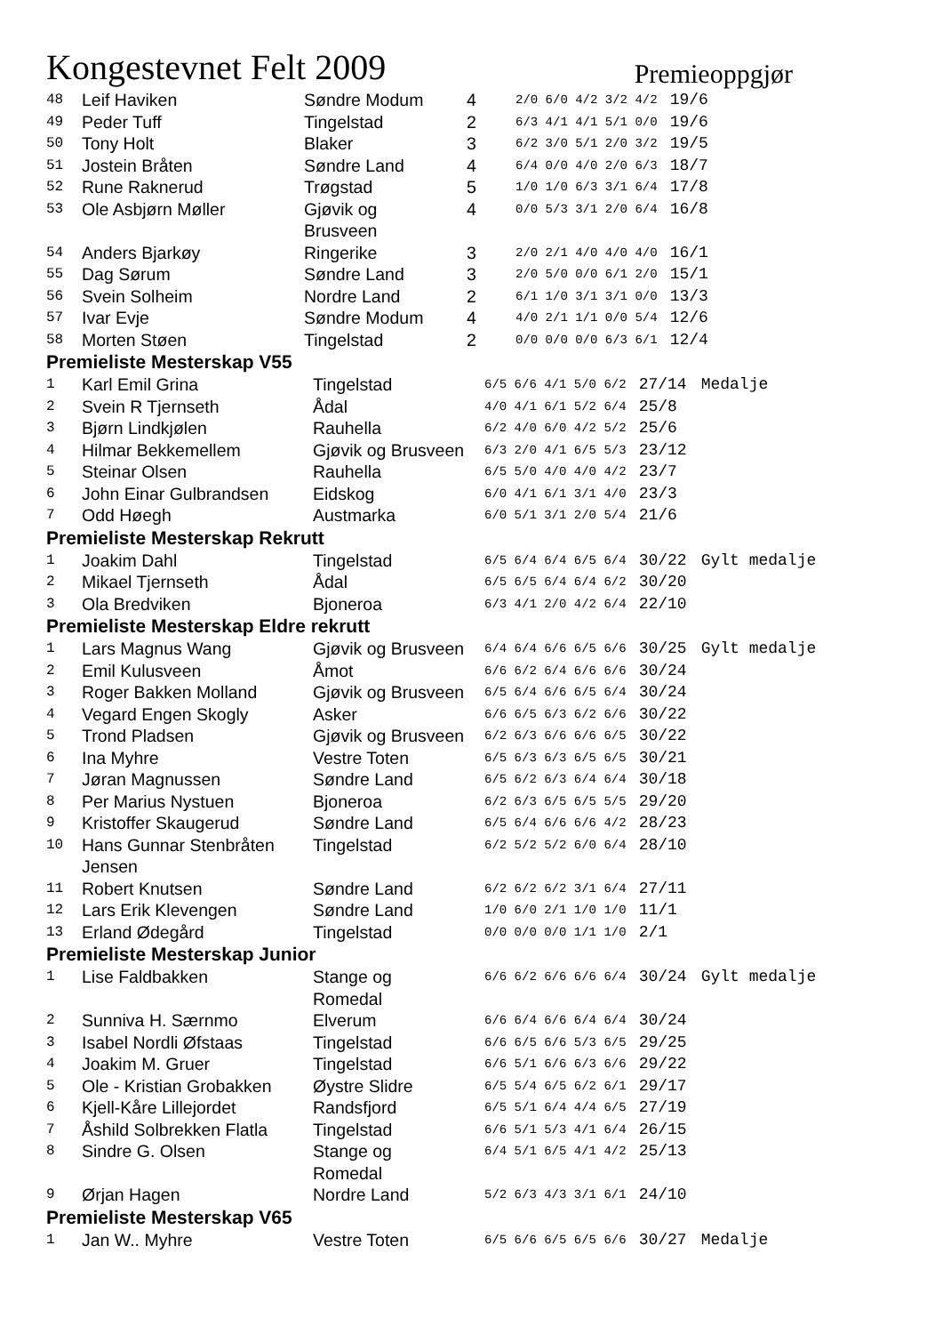Kongestevnet Felt 2009
Premieoppgjør
| 48 | Leif Haviken | Søndre Modum | 4 | 2/0 6/0 4/2 3/2 4/2 | 19/6 |
| 49 | Peder Tuff | Tingelstad | 2 | 6/3 4/1 4/1 5/1 0/0 | 19/6 |
| 50 | Tony Holt | Blaker | 3 | 6/2 3/0 5/1 2/0 3/2 | 19/5 |
| 51 | Jostein Bråten | Søndre Land | 4 | 6/4 0/0 4/0 2/0 6/3 | 18/7 |
| 52 | Rune Raknerud | Trøgstad | 5 | 1/0 1/0 6/3 3/1 6/4 | 17/8 |
| 53 | Ole Asbjørn Møller | Gjøvik og Brusveen | 4 | 0/0 5/3 3/1 2/0 6/4 | 16/8 |
| 54 | Anders Bjarkøy | Ringerike | 3 | 2/0 2/1 4/0 4/0 4/0 | 16/1 |
| 55 | Dag Sørum | Søndre Land | 3 | 2/0 5/0 0/0 6/1 2/0 | 15/1 |
| 56 | Svein Solheim | Nordre Land | 2 | 6/1 1/0 3/1 3/1 0/0 | 13/3 |
| 57 | Ivar Evje | Søndre Modum | 4 | 4/0 2/1 1/1 0/0 5/4 | 12/6 |
| 58 | Morten Støen | Tingelstad | 2 | 0/0 0/0 0/0 6/3 6/1 | 12/4 |
Premieliste Mesterskap V55
| 1 | Karl Emil Grina | Tingelstad | 6/5 6/6 4/1 5/0 6/2 | 27/14 | Medalje |
| 2 | Svein R Tjernseth | Ådal | 4/0 4/1 6/1 5/2 6/4 | 25/8 | |
| 3 | Bjørn Lindkjølen | Rauhella | 6/2 4/0 6/0 4/2 5/2 | 25/6 | |
| 4 | Hilmar Bekkemellem | Gjøvik og Brusveen | 6/3 2/0 4/1 6/5 5/3 | 23/12 | |
| 5 | Steinar Olsen | Rauhella | 6/5 5/0 4/0 4/0 4/2 | 23/7 | |
| 6 | John Einar Gulbrandsen | Eidskog | 6/0 4/1 6/1 3/1 4/0 | 23/3 | |
| 7 | Odd Høegh | Austmarka | 6/0 5/1 3/1 2/0 5/4 | 21/6 | |
Premieliste Mesterskap Rekrutt
| 1 | Joakim Dahl | Tingelstad | 6/5 6/4 6/4 6/5 6/4 | 30/22 | Gylt medalje |
| 2 | Mikael Tjernseth | Ådal | 6/5 6/5 6/4 6/4 6/2 | 30/20 | |
| 3 | Ola Bredviken | Bjoneroa | 6/3 4/1 2/0 4/2 6/4 | 22/10 | |
Premieliste Mesterskap Eldre rekrutt
| 1 | Lars Magnus Wang | Gjøvik og Brusveen | 6/4 6/4 6/6 6/5 6/6 | 30/25 | Gylt medalje |
| 2 | Emil Kulusveen | Åmot | 6/6 6/2 6/4 6/6 6/6 | 30/24 | |
| 3 | Roger Bakken Molland | Gjøvik og Brusveen | 6/5 6/4 6/6 6/5 6/4 | 30/24 | |
| 4 | Vegard Engen Skogly | Asker | 6/6 6/5 6/3 6/2 6/6 | 30/22 | |
| 5 | Trond Pladsen | Gjøvik og Brusveen | 6/2 6/3 6/6 6/6 6/5 | 30/22 | |
| 6 | Ina Myhre | Vestre Toten | 6/5 6/3 6/3 6/5 6/5 | 30/21 | |
| 7 | Jøran Magnussen | Søndre Land | 6/5 6/2 6/3 6/4 6/4 | 30/18 | |
| 8 | Per Marius Nystuen | Bjoneroa | 6/2 6/3 6/5 6/5 5/5 | 29/20 | |
| 9 | Kristoffer Skaugerud | Søndre Land | 6/5 6/4 6/6 6/6 4/2 | 28/23 | |
| 10 | Hans Gunnar Stenbråten Jensen | Tingelstad | 6/2 5/2 5/2 6/0 6/4 | 28/10 | |
| 11 | Robert Knutsen | Søndre Land | 6/2 6/2 6/2 3/1 6/4 | 27/11 | |
| 12 | Lars Erik Klevengen | Søndre Land | 1/0 6/0 2/1 1/0 1/0 | 11/1 | |
| 13 | Erland Ødegård | Tingelstad | 0/0 0/0 0/0 1/1 1/0 | 2/1 | |
Premieliste Mesterskap Junior
| 1 | Lise Faldbakken | Stange og Romedal | 6/6 6/2 6/6 6/6 6/4 | 30/24 | Gylt medalje |
| 2 | Sunniva H. Særnmo | Elverum | 6/6 6/4 6/6 6/4 6/4 | 30/24 | |
| 3 | Isabel Nordli Øfstaas | Tingelstad | 6/6 6/5 6/6 5/3 6/5 | 29/25 | |
| 4 | Joakim M. Gruer | Tingelstad | 6/6 5/1 6/6 6/3 6/6 | 29/22 | |
| 5 | Ole - Kristian Grobakken | Øystre Slidre | 6/5 5/4 6/5 6/2 6/1 | 29/17 | |
| 6 | Kjell-Kåre Lillejordet | Randsfjord | 6/5 5/1 6/4 4/4 6/5 | 27/19 | |
| 7 | Åshild Solbrekken Flatla | Tingelstad | 6/6 5/1 5/3 4/1 6/4 | 26/15 | |
| 8 | Sindre G. Olsen | Stange og Romedal | 6/4 5/1 6/5 4/1 4/2 | 25/13 | |
| 9 | Ørjan Hagen | Nordre Land | 5/2 6/3 4/3 3/1 6/1 | 24/10 | |
Premieliste Mesterskap V65
| 1 | Jan W.. Myhre | Vestre Toten | 6/5 6/6 6/5 6/5 6/6 | 30/27 | Medalje |